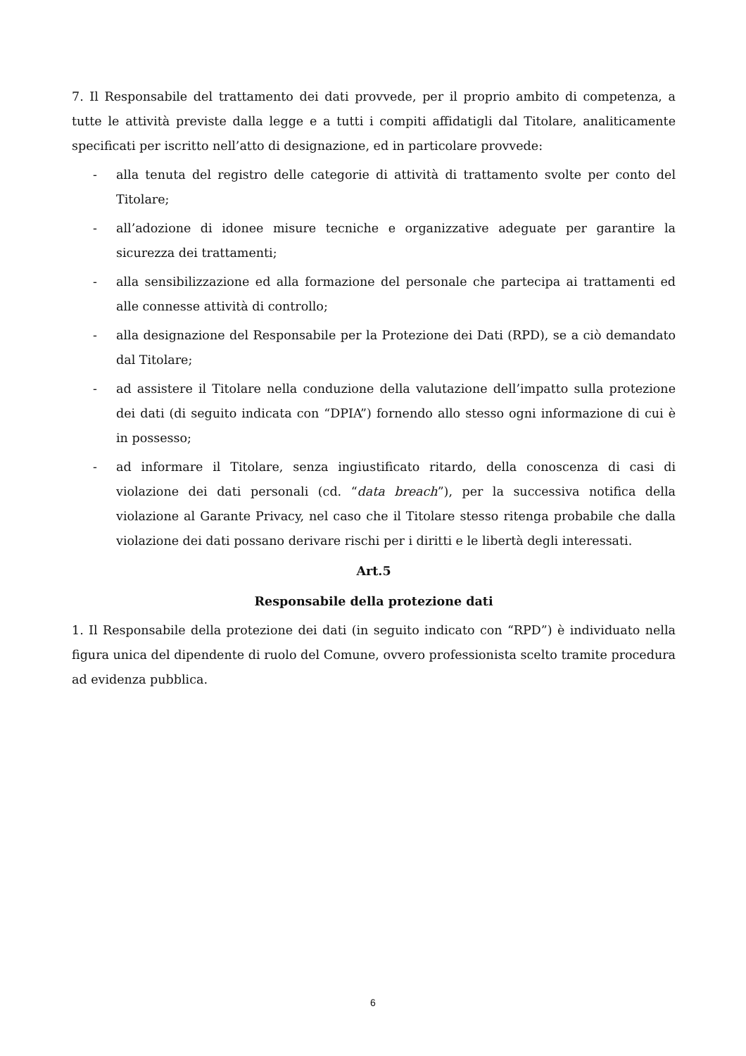7. Il Responsabile del trattamento dei dati provvede, per il proprio ambito di competenza, a tutte le attività previste dalla legge e a tutti i compiti affidatigli dal Titolare, analiticamente specificati per iscritto nell’atto di designazione, ed in particolare provvede:
- alla tenuta del registro delle categorie di attività di trattamento svolte per conto del Titolare;
- all’adozione di idonee misure tecniche e organizzative adeguate per garantire la sicurezza dei trattamenti;
- alla sensibilizzazione ed alla formazione del personale che partecipa ai trattamenti ed alle connesse attività di controllo;
- alla designazione del Responsabile per la Protezione dei Dati (RPD), se a ciò demandato dal Titolare;
- ad assistere il Titolare nella conduzione della valutazione dell’impatto sulla protezione dei dati (di seguito indicata con “DPIA”) fornendo allo stesso ogni informazione di cui è in possesso;
- ad informare il Titolare, senza ingiustificato ritardo, della conoscenza di casi di violazione dei dati personali (cd. “data breach”), per la successiva notifica della violazione al Garante Privacy, nel caso che il Titolare stesso ritenga probabile che dalla violazione dei dati possano derivare rischi per i diritti e le libertà degli interessati.
Art.5
Responsabile della protezione dati
1. Il Responsabile della protezione dei dati (in seguito indicato con “RPD”) è individuato nella figura unica del dipendente di ruolo del Comune, ovvero professionista scelto tramite procedura ad evidenza pubblica.
6